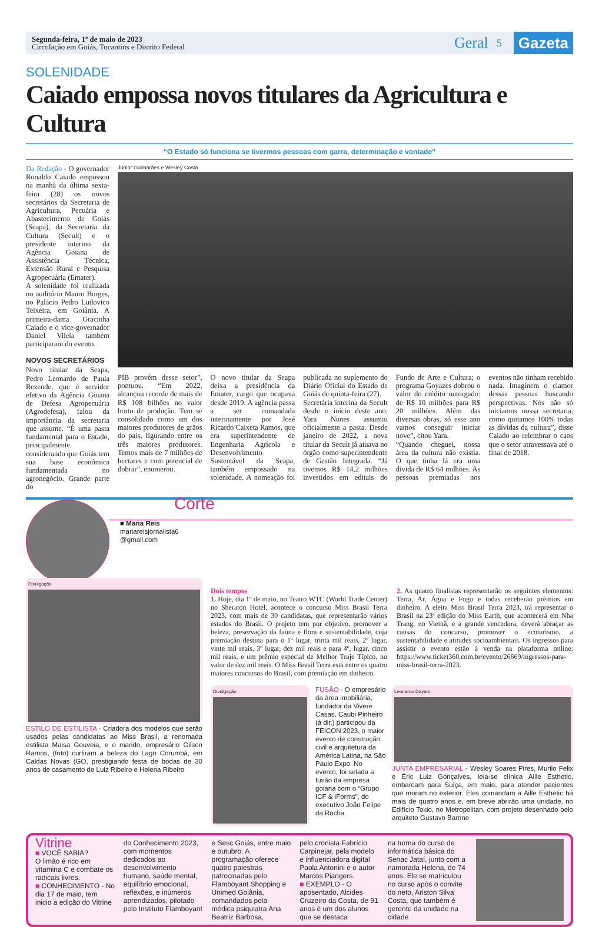Segunda-feira, 1º de maio de 2023
Circulação em Goiás, Tocantins e Distrito Federal
Geral
5
Gazeta
SOLENIDADE
Caiado empossa novos titulares da Agricultura e Cultura
“O Estado só funciona se tivermos pessoas com garra, determinação e vontade”
Da Redação - O governador Ronaldo Caiado empossou na manhã da última sexta-feira (28) os novos secretários da Secretaria de Agricultura, Pecuária e Abastecimento de Goiás (Seapa), da Secretaria da Cultura (Secult) e o presidente interino da Agência Goiana de Assistência Técnica, Extensão Rural e Pesquisa Agropecuária (Emater).
A solenidade foi realizada no auditório Mauro Borges, no Palácio Pedro Ludovico Teixeira, em Goiânia. A primeira-dama Gracinha Caiado e o vice-governador Daniel Vilela também participaram do evento.
NOVOS SECRETÁRIOS
Novo titular da Seapa, Pedro Leonardo de Paula Rezende, que é servidor efetivo da Agência Goiana de Defesa Agropecuária (Agrodefesa), falou da importância da secretaria que assume. “É uma pasta fundamental para o Estado, principalmente considerando que Goiás tem sua base econômica fundamentada no agronegócio. Grande parte do
Júnior Guimarães e Wesley Costa
PIB provém desse setor”, pontuou. “Em 2022, alcançou recorde de mais de R$ 108 bilhões no valor bruto de produção. Tem se consolidado como um dos maiores produtores de grãos do país, figurando entre os três maiores produtores. Temos mais de 7 milhões de hectares e com potencial de dobrar”, enumerou.
O novo titular da Seapa deixa a presidência da Emater, cargo que ocupava desde 2019. A agência passa a ser comandada interinamente por José Ricardo Caixeta Ramos, que era superintendente de Engenharia Agrícola e Desenvolvimento Sustentável da Seapa, também empossado na solenidade. A nomeação foi publicada no suplemento do Diário Oficial do Estado de Goiás de quinta-feira (27).
Secretária interina da Secult desde o início deste ano, Yara Nunes assumiu oficialmente a pasta. Desde janeiro de 2022, a nova titular da Secult já atuava no órgão como superintendente de Gestão Integrada. “Já tivemos R$ 14,2 milhões investidos em editais do Fundo de Arte e Cultura; o programa Goyazes dobrou o valor do crédito outorgado: de R$ 10 milhões para R$ 20 milhões. Além das diversas obras, só esse ano vamos conseguir iniciar nove”, citou Yara.
“Quando cheguei, nossa área da cultura não existia. O que tinha lá era uma dívida de R$ 64 milhões. As pessoas premiadas nos eventos não tinham recebido nada. Imaginem o clamor dessas pessoas buscando perspectivas. Nós não só iniciamos nossa secretaria, como quitamos 100% todas as dívidas da cultura”, disse Caiado ao relembrar o caos que o setor atravessava até o final de 2018.
Corte
■ Maria Reis
mariareisjornalista6 @gmail.com
Divulgação
ESTILO DE ESTILISTA - Criadora dos modelos que serão usados pelas candidatas ao Miss Brasil, a renomada estilista Maisa Gouveia, e o marido, empresário Gilson Ramos, (foto) curtiram a beleza do Lago Corumbá, em Caldas Novas (GO, prestigiando festa de bodas de 30 anos de casamento de Luiz Ribeiro e Helena Ribeiro
Dois tempos
1. Hoje, dia 1º de maio, no Teatro WTC (World Trade Center) no Sheraton Hotel, acontece o concurso Miss Brasil Terra 2023, com mais de 30 candidatas, que representarão vários estados do Brasil. O projeto tem por objetivo, promover a beleza, preservação da fauna e flora e sustentabilidade, cuja premiação destina para o 1º lugar, trinta mil reais, 2º lugar, vinte mil reais, 3º lugar, dez mil reais e para 4º, lugar, cinco mil reais, e um prêmio especial de Melhor Traje Típico, no valor de dez mil reais. O Miss Brasil Terra está entre os quatro maiores concursos do Brasil, com premiação em dinheiro.
2. As quatro finalistas representarão os seguintes elementos: Terra, Ar, Água e Fogo e todas receberão prêmios em dinheiro. A eleita Miss Brasil Terra 2023, irá representar o Brasil na 23ª edição do Miss Earth, que acontecerá em Nha Trang, no Vietnã, e a grande vencedora, deverá abraçar as causas do concurso, promover o ecoturismo, a sustentabilidade e atitudes socioambientais. Os ingressos para assistir o evento estão à venda na plataforma online: https://www.ticket360.com.br/evento/26669/ingressos-para-miss-brasil-terra-2023.
Divulgação
FUSÃO - O empresário da área imobiliária, fundador da Vivere Casas, Caubi Pinheiro (à dir.) participou da FEICON 2023, o maior evento de construção civil e arquitetura da América Latina, na São Paulo Expo. No evento, foi selada a fusão da empresa goiana com o “Grupo ICF & iForms”, do executivo João Felipe da Rocha
Leonardo Dayam
JUNTA EMPRESARIAL - Wesley Soares Pires, Murilo Felix e Éric Luiz Gonçalves, leia-se clínica Aille Esthetic, embarcam para Suíça, em maio, para atender pacientes que moram no exterior. Eles comandam a Aille Esthetic há mais de quatro anos e, em breve abrirão uma unidade, no Edifício Tokio, no Metropolitan, com projeto desenhado pelo arquiteto Gustavo Barone
Vitrine
■ VOCÊ SABIA?
O limão é rico em vitamina C e combate os radicais livres.
■ CONHECIMENTO - No dia 17 de maio, tem inicio a edição do Vitrine
do Conhecimento 2023, com momentos dedicados ao desenvolvimento humano, saúde mental, equilíbrio emocional, reflexões, e inúmeros aprendizados, pilotado pelo Instituto Flamboyant
e Sesc Goiás, entre maio e outubro. A programação oferece quatro palestras patrocinadas pelo Flamboyant Shopping e Unimed Goiânia, comandados pela médica psiquiatra Ana Beatriz Barbosa,
pelo cronista Fabrício Carpinejar, pela modelo e influenciadora digital Paola Antonini e o autor Marcos Piangers.
■ EXEMPLO - O aposentado, Alcides Cruzeiro da Costa, de 91 anos é um dos alunos que se destaca
na turma do curso de informática básica do Senac Jataí, junto com a namorada Helena, de 74 anos. Ele se matriculou no curso após o convite do neto, Ariston Silva Costa, que também é gerente da unidade na cidade